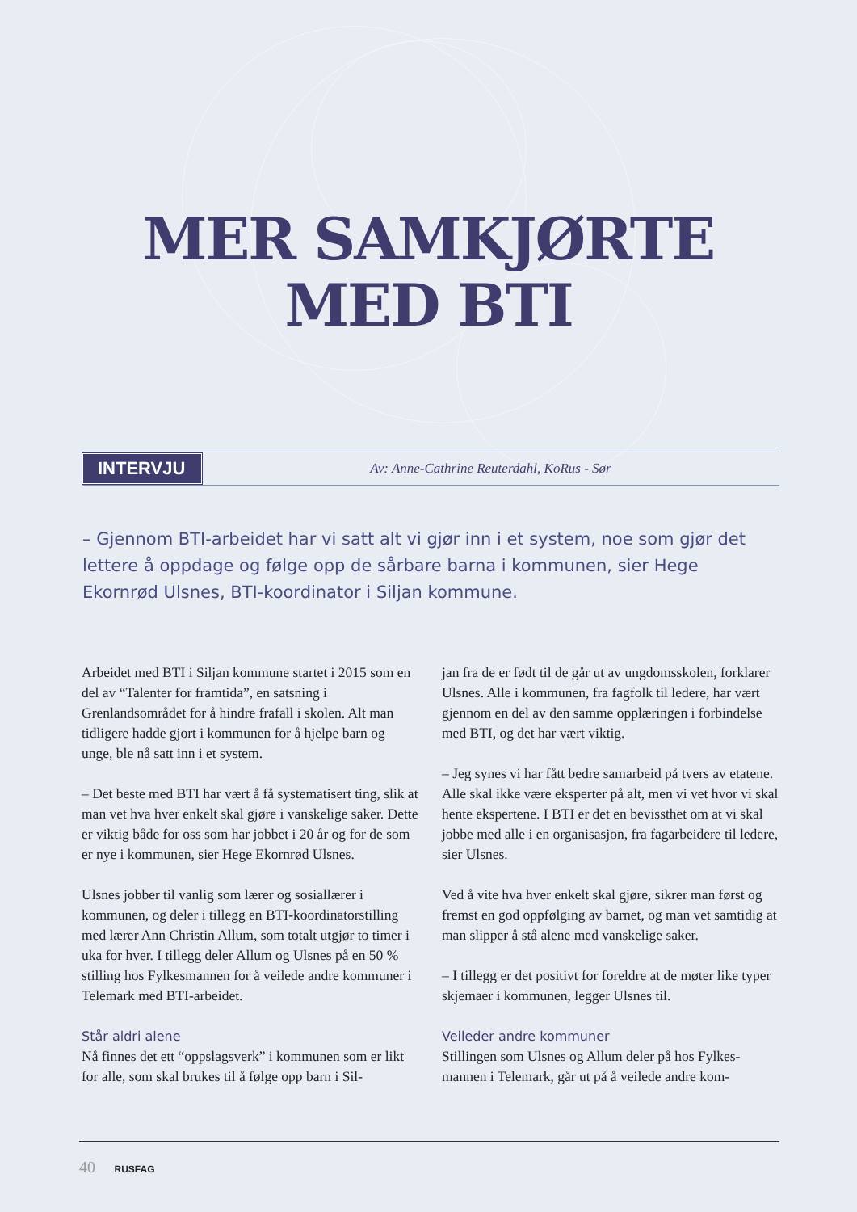MER SAMKJØRTE
MED BTI
INTERVJU
Av: Anne-Cathrine Reuterdahl, KoRus - Sør
– Gjennom BTI-arbeidet har vi satt alt vi gjør inn i et system, noe som gjør det lettere å oppdage og følge opp de sårbare barna i kommunen, sier Hege Ekornrød Ulsnes, BTI-koordinator i Siljan kommune.
Arbeidet med BTI i Siljan kommune startet i 2015 som en del av “Talenter for framtida”, en satsning i Grenlandsområdet for å hindre frafall i skolen. Alt man tidligere hadde gjort i kommunen for å hjelpe barn og unge, ble nå satt inn i et system.
– Det beste med BTI har vært å få systematisert ting, slik at man vet hva hver enkelt skal gjøre i vanskelige saker. Dette er viktig både for oss som har jobbet i 20 år og for de som er nye i kommunen, sier Hege Ekornrød Ulsnes.
Ulsnes jobber til vanlig som lærer og sosiallærer i kommunen, og deler i tillegg en BTI-koordinatorstil­ling med lærer Ann Christin Allum, som totalt utgjør to timer i uka for hver. I tillegg deler Allum og Ulsnes på en 50 % stilling hos Fylkesmannen for å veilede andre kommuner i Telemark med BTI-arbeidet.
Står aldri alene
Nå finnes det ett “oppslagsverk” i kommunen som er likt for alle, som skal brukes til å følge opp barn i Sil-
jan fra de er født til de går ut av ungdomsskolen, for­klarer Ulsnes. Alle i kommunen, fra fagfolk til ledere, har vært gjennom en del av den samme opplæringen i forbindelse med BTI, og det har vært viktig.
– Jeg synes vi har fått bedre samarbeid på tvers av etatene. Alle skal ikke være eksperter på alt, men vi vet hvor vi skal hente ekspertene. I BTI er det en bevissthet om at vi skal jobbe med alle i en organisa­sjon, fra fagarbeidere til ledere, sier Ulsnes.
Ved å vite hva hver enkelt skal gjøre, sikrer man først og fremst en god oppfølging av barnet, og man vet samtidig at man slipper å stå alene med vanskelige saker.
– I tillegg er det positivt for foreldre at de møter like typer skjemaer i kommunen, legger Ulsnes til.
Veileder andre kommuner
Stillingen som Ulsnes og Allum deler på hos Fylkes­mannen i Telemark, går ut på å veilede andre kom-
40 RUSFAG